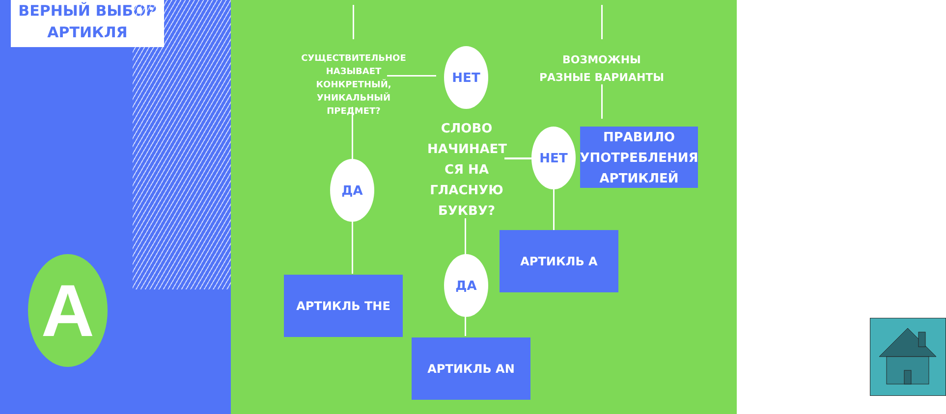ВЕРНЫЙ ВЫБОР
АРТИКЛЯ
A
СУЩЕСТВИТЕЛЬНОЕ НАЗЫВАЕТ КОНКРЕТНЫЙ, УНИКАЛЬНЫЙ ПРЕДМЕТ?
НЕТ
ВОЗМОЖНЫ РАЗНЫЕ ВАРИАНТЫ
ДА
СЛОВО НАЧИНАЕТ СЯ НА ГЛАСНУЮ БУКВУ?
НЕТ
ПРАВИЛО УПОТРЕБЛЕНИЯ АРТИКЛЕЙ
АРТИКЛЬ A
ДА
АРТИКЛЬ THE
АРТИКЛЬ AN